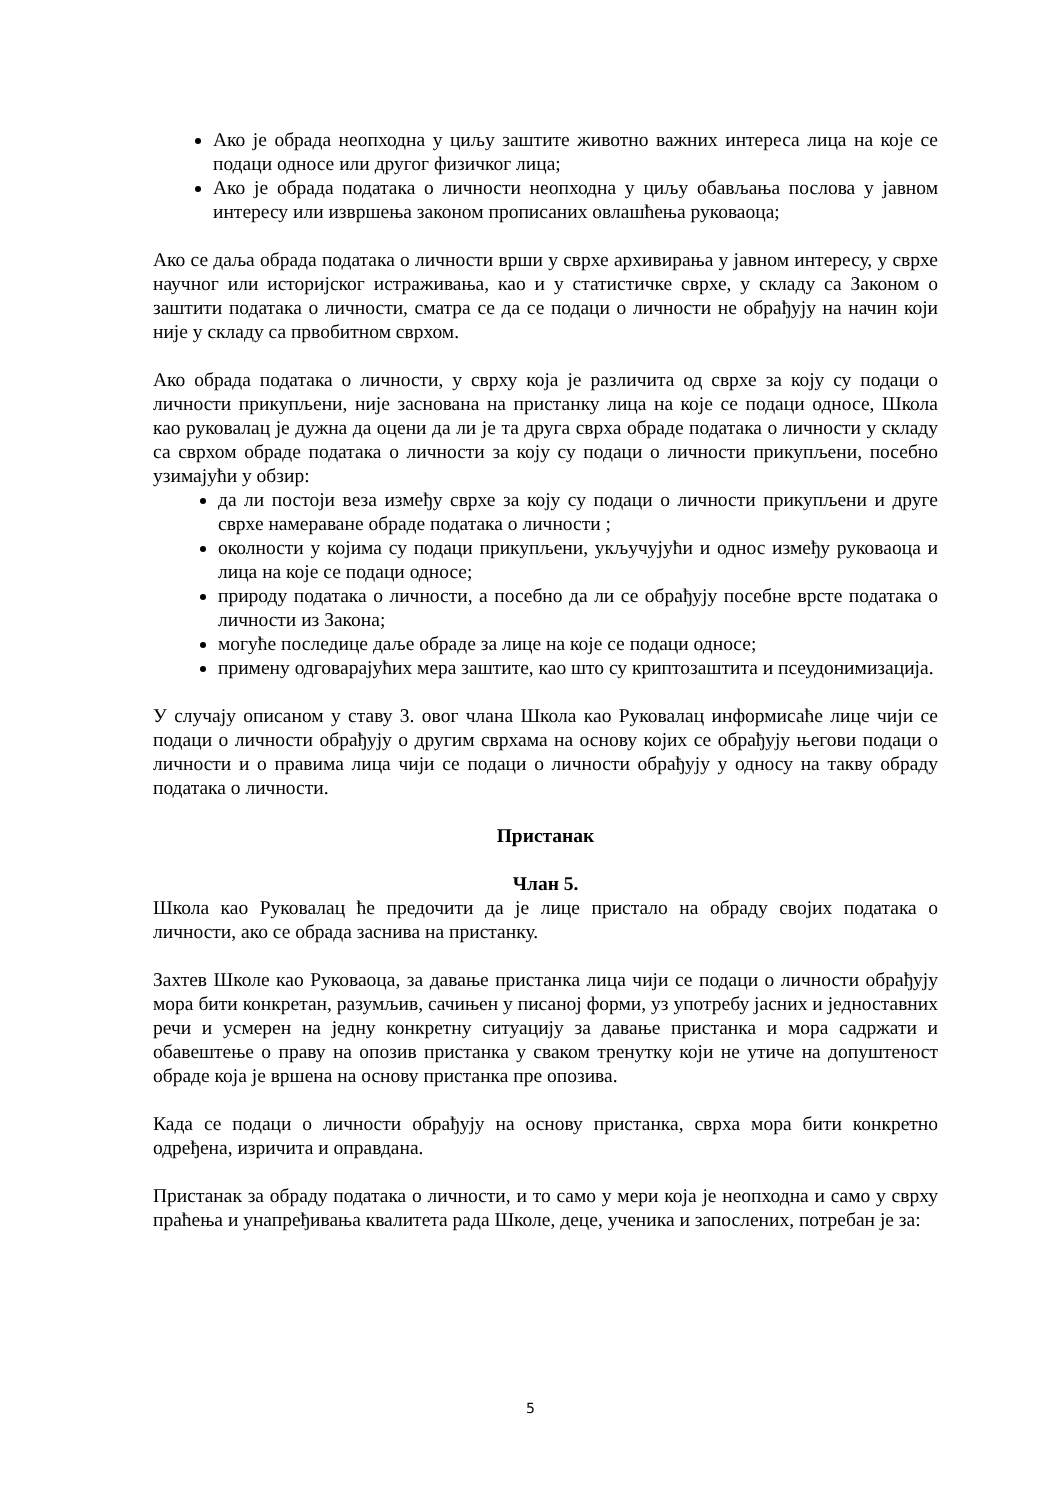Ако је обрада неопходна у циљу заштите животно важних интереса лица на које се подаци односе или другог физичког лица;
Ако је обрада података о личности неопходна у циљу обављања послова у јавном интересу или извршења законом прописаних овлашћења руковаоца;
Ако се даља обрада података о личности врши у сврхе архивирања у јавном интересу, у сврхе научног или историјског истраживања, као и у статистичке сврхе, у складу са Законом о заштити података о личности, сматра се да се подаци о личности не обрађују на начин који није у складу са првобитном сврхом.
Ако обрада података о личности, у сврху која је различита од сврхе за коју су подаци о личности прикупљени, није заснована на пристанку лица на које се подаци односе, Школа као руковалац је дужна да оцени да ли је та друга сврха обраде података о личности у складу са сврхом обраде података о личности за коју су подаци о личности прикупљени, посебно узимајући у обзир:
да ли постоји веза између сврхе за коју су подаци о личности прикупљени и друге сврхе намераване обраде података о личности ;
околности у којима су подаци прикупљени, укључујући и однос између руковаоца и лица на које се подаци односе;
природу података о личности, а посебно да ли се обрађују посебне врсте података о личности из Закона;
могуће последице даље обраде за лице на које се подаци односе;
примену одговарајућих мера заштите, као што су криптозаштита и псеудонимизација.
У случају описаном у ставу 3. овог члана Школа као Руковалац информисаће лице чији се подаци о личности обрађују о другим сврхама на основу којих се обрађују његови подаци о личности и о правима лица чији се подаци о личности обрађују у односу на такву обраду података о личности.
Пристанак
Члан 5.
Школа као Руковалац ће предочити да је лице пристало на обраду својих података о личности, ако се обрада заснива на пристанку.
Захтев Школе као Руковаоца, за давање пристанка лица чији се подаци о личности обрађују мора бити конкретан, разумљив, сачињен у писаној форми, уз употребу јасних и једноставних речи и усмерен на једну конкретну ситуацију за давање пристанка и мора садржати и обавештење о праву на опозив пристанка у сваком тренутку који не утиче на допуштеност обраде која је вршена на основу пристанка пре опозива.
Када се подаци о личности обрађују на основу пристанка, сврха мора бити конкретно одређена, изричита и оправдана.
Пристанак за обраду података о личности, и то само у мери која је неопходна и само у сврху праћења и унапређивања квалитета рада Школе, деце, ученика и запослених, потребан је за:
5